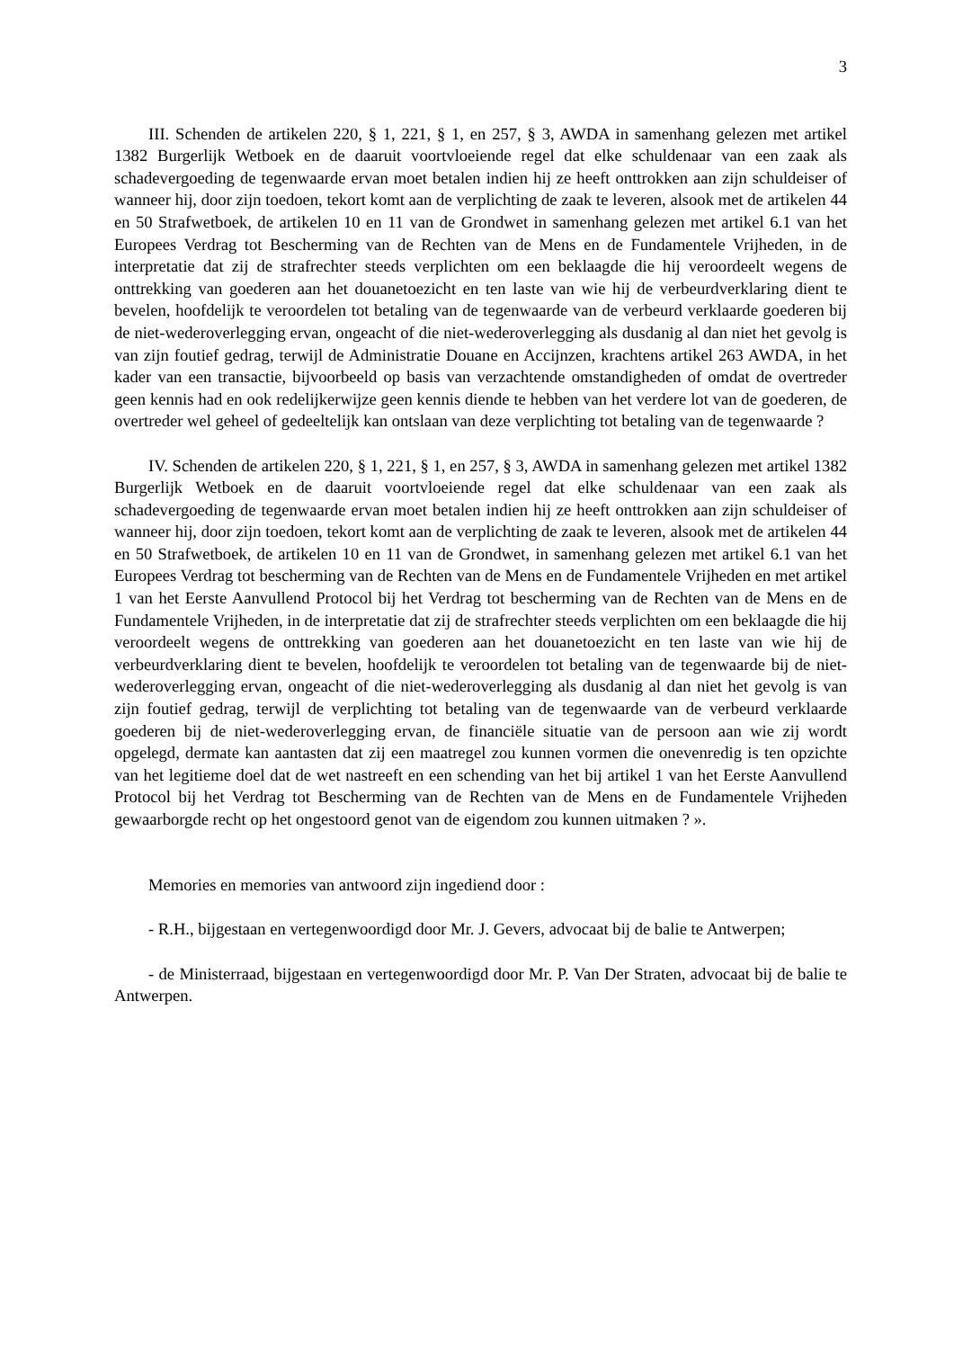3
III. Schenden de artikelen 220, § 1, 221, § 1, en 257, § 3, AWDA in samenhang gelezen met artikel 1382 Burgerlijk Wetboek en de daaruit voortvloeiende regel dat elke schuldenaar van een zaak als schadevergoeding de tegenwaarde ervan moet betalen indien hij ze heeft onttrokken aan zijn schuldeiser of wanneer hij, door zijn toedoen, tekort komt aan de verplichting de zaak te leveren, alsook met de artikelen 44 en 50 Strafwetboek, de artikelen 10 en 11 van de Grondwet in samenhang gelezen met artikel 6.1 van het Europees Verdrag tot Bescherming van de Rechten van de Mens en de Fundamentele Vrijheden, in de interpretatie dat zij de strafrechter steeds verplichten om een beklaagde die hij veroordeelt wegens de onttrekking van goederen aan het douanetoezicht en ten laste van wie hij de verbeurdverklaring dient te bevelen, hoofdelijk te veroordelen tot betaling van de tegenwaarde van de verbeurd verklaarde goederen bij de niet-wederoverlegging ervan, ongeacht of die niet-wederoverlegging als dusdanig al dan niet het gevolg is van zijn foutief gedrag, terwijl de Administratie Douane en Accijnzen, krachtens artikel 263 AWDA, in het kader van een transactie, bijvoorbeeld op basis van verzachtende omstandigheden of omdat de overtreder geen kennis had en ook redelijkerwijze geen kennis diende te hebben van het verdere lot van de goederen, de overtreder wel geheel of gedeeltelijk kan ontslaan van deze verplichting tot betaling van de tegenwaarde ?
IV. Schenden de artikelen 220, § 1, 221, § 1, en 257, § 3, AWDA in samenhang gelezen met artikel 1382 Burgerlijk Wetboek en de daaruit voortvloeiende regel dat elke schuldenaar van een zaak als schadevergoeding de tegenwaarde ervan moet betalen indien hij ze heeft onttrokken aan zijn schuldeiser of wanneer hij, door zijn toedoen, tekort komt aan de verplichting de zaak te leveren, alsook met de artikelen 44 en 50 Strafwetboek, de artikelen 10 en 11 van de Grondwet, in samenhang gelezen met artikel 6.1 van het Europees Verdrag tot bescherming van de Rechten van de Mens en de Fundamentele Vrijheden en met artikel 1 van het Eerste Aanvullend Protocol bij het Verdrag tot bescherming van de Rechten van de Mens en de Fundamentele Vrijheden, in de interpretatie dat zij de strafrechter steeds verplichten om een beklaagde die hij veroordeelt wegens de onttrekking van goederen aan het douanetoezicht en ten laste van wie hij de verbeurdverklaring dient te bevelen, hoofdelijk te veroordelen tot betaling van de tegenwaarde bij de niet-wederoverlegging ervan, ongeacht of die niet-wederoverlegging als dusdanig al dan niet het gevolg is van zijn foutief gedrag, terwijl de verplichting tot betaling van de tegenwaarde van de verbeurd verklaarde goederen bij de niet-wederoverlegging ervan, de financiële situatie van de persoon aan wie zij wordt opgelegd, dermate kan aantasten dat zij een maatregel zou kunnen vormen die onevenredig is ten opzichte van het legitieme doel dat de wet nastreeft en een schending van het bij artikel 1 van het Eerste Aanvullend Protocol bij het Verdrag tot Bescherming van de Rechten van de Mens en de Fundamentele Vrijheden gewaarborgde recht op het ongestoord genot van de eigendom zou kunnen uitmaken ? ».
Memories en memories van antwoord zijn ingediend door :
- R.H., bijgestaan en vertegenwoordigd door Mr. J. Gevers, advocaat bij de balie te Antwerpen;
- de Ministerraad, bijgestaan en vertegenwoordigd door Mr. P. Van Der Straten, advocaat bij de balie te Antwerpen.